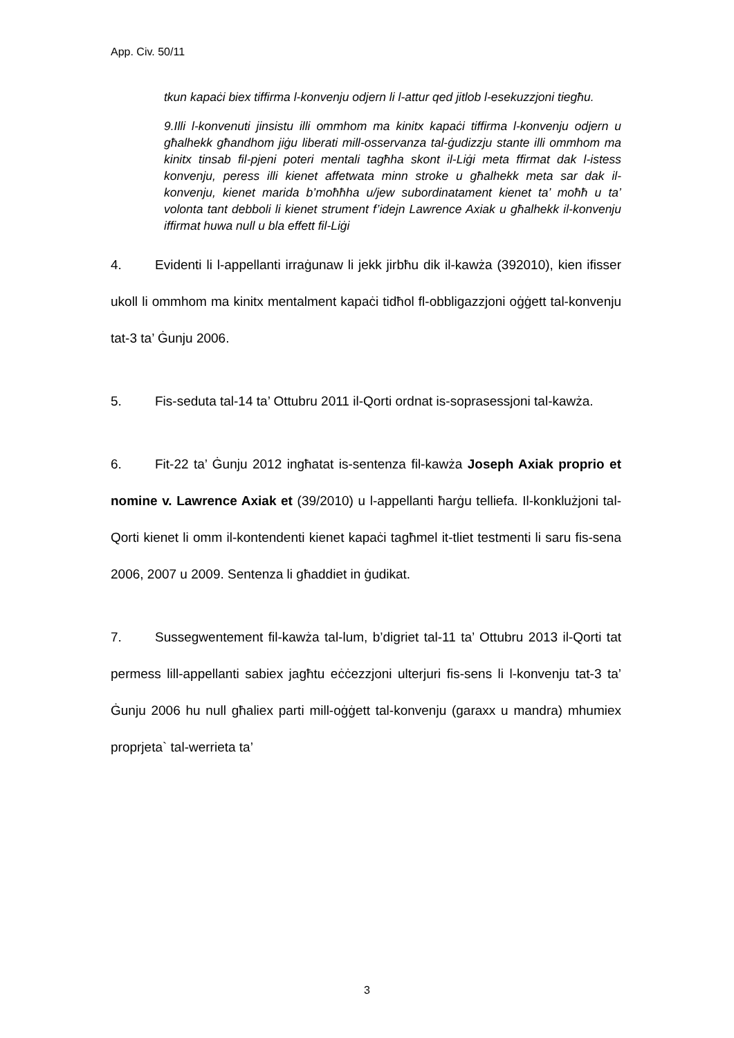App. Civ. 50/11
tkun kapaċi biex tiffirma l-konvenju odjern li l-attur qed jitlob l-esekuzzjoni tiegħu.
9.Illi l-konvenuti jinsistu illi ommhom ma kinitx kapaċi tiffirma l-konvenju odjern u għalhekk għandhom jiġu liberati mill-osservanza tal-ġudizzju stante illi ommhom ma kinitx tinsab fil-pjeni poteri mentali tagħha skont il-Liġi meta ffirmat dak l-istess konvenju, peress illi kienet affetwata minn stroke u għalhekk meta sar dak il-konvenju, kienet marida b’moħħha u/jew subordinatament kienet ta’ moħħ u ta’ volonta tant debboli li kienet strument f’idejn Lawrence Axiak u għalhekk il-konvenju iffirmat huwa null u bla effett fil-Liġi
4. Evidenti li l-appellanti irraġunaw li jekk jirbħu dik il-kawża (392010), kien ifisser ukoll li ommhom ma kinitx mentalment kapaċi tidħol fl-obbligazzjoni oġġett tal-konvenju tat-3 ta’ Ġunju 2006.
5. Fis-seduta tal-14 ta’ Ottubru 2011 il-Qorti ordnat is-soprasessjoni tal-kawża.
6. Fit-22 ta’ Ġunju 2012 ingħatat is-sentenza fil-kawża Joseph Axiak proprio et nomine v. Lawrence Axiak et (39/2010) u l-appellanti ħarġu telliefa. Il-konklużjoni tal-Qorti kienet li omm il-kontendenti kienet kapaċi tagħmel it-tliet testmenti li saru fis-sena 2006, 2007 u 2009. Sentenza li għaddiet in ġudikat.
7. Sussegwentement fil-kawża tal-lum, b’digriet tal-11 ta’ Ottubru 2013 il-Qorti tat permess lill-appellanti sabiex jagħtu eċċezzjoni ulterjuri fis-sens li l-konvenju tat-3 ta’ Ġunju 2006 hu null għaliex parti mill-oġġett tal-konvenju (garaxx u mandra) mhumiex proprjeta` tal-werrieta ta’
3